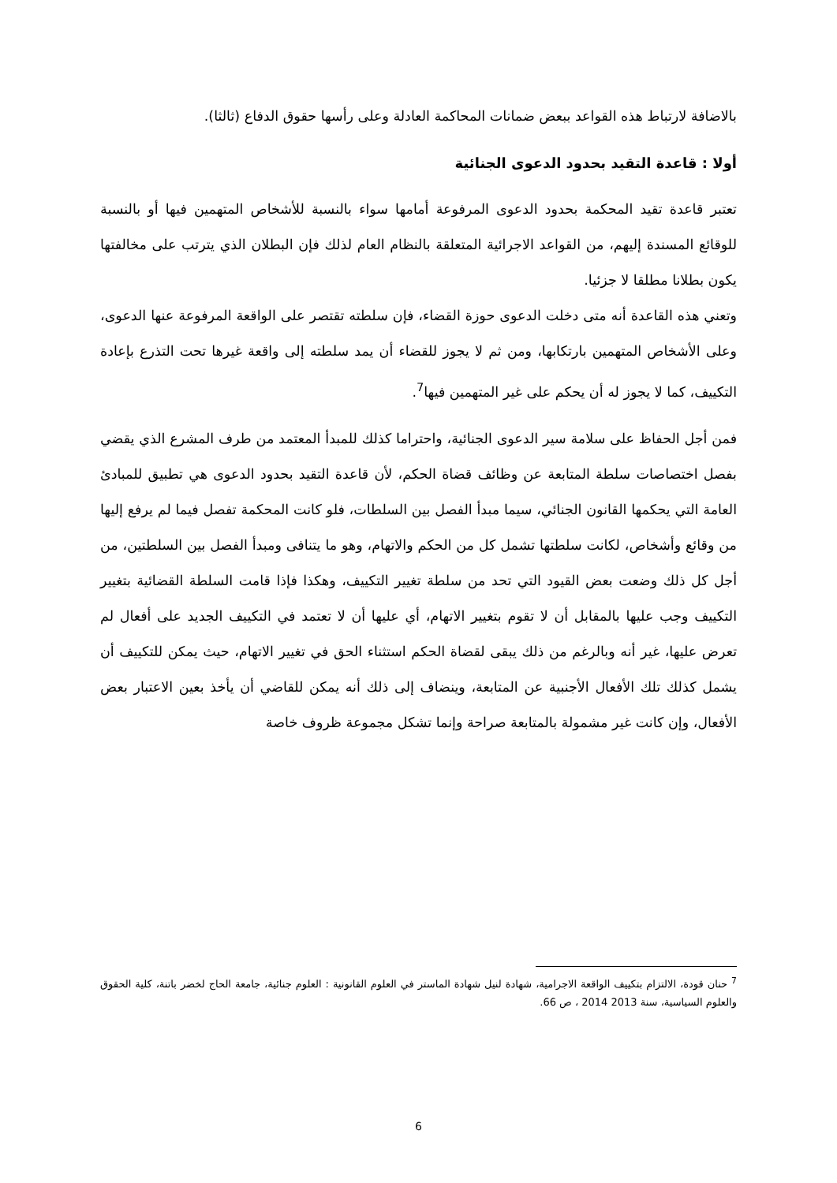بالاضافة لارتباط هذه القواعد ببعض ضمانات المحاكمة العادلة وعلى رأسها حقوق الدفاع (ثالثا).
أولا : قاعدة التقيد بحدود الدعوى الجنائية
تعتبر قاعدة تقيد المحكمة بحدود الدعوى المرفوعة أمامها سواء بالنسبة للأشخاص المتهمين فيها أو بالنسبة للوقائع المسندة إليهم، من القواعد الاجرائية المتعلقة بالنظام العام لذلك فإن البطلان الذي يترتب على مخالفتها يكون بطلانا مطلقا لا جزئيا.
وتعني هذه القاعدة أنه متى دخلت الدعوى حوزة القضاء، فإن سلطته تقتصر على الواقعة المرفوعة عنها الدعوى، وعلى الأشخاص المتهمين بارتكابها، ومن ثم لا يجوز للقضاء أن يمد سلطته إلى واقعة غيرها تحت التذرع بإعادة التكييف، كما لا يجوز له أن يحكم على غير المتهمين فيها<sup>7</sup>.
فمن أجل الحفاظ على سلامة سير الدعوى الجنائية، واحتراما كذلك للمبدأ المعتمد من طرف المشرع الذي يقضي بفصل اختصاصات سلطة المتابعة عن وظائف قضاة الحكم، لأن قاعدة التقيد بحدود الدعوى هي تطبيق للمبادئ العامة التي يحكمها القانون الجنائي، سيما مبدأ الفصل بين السلطات، فلو كانت المحكمة تفصل فيما لم يرفع إليها من وقائع وأشخاص، لكانت سلطتها تشمل كل من الحكم والاتهام، وهو ما يتنافى ومبدأ الفصل بين السلطتين، من أجل كل ذلك وضعت بعض القيود التي تحد من سلطة تغيير التكييف، وهكذا فإذا قامت السلطة القضائية بتغيير التكييف وجب عليها بالمقابل أن لا تقوم بتغيير الاتهام، أي عليها أن لا تعتمد في التكييف الجديد على أفعال لم تعرض عليها، غير أنه وبالرغم من ذلك يبقى لقضاة الحكم استثناء الحق في تغيير الاتهام، حيث يمكن للتكييف أن يشمل كذلك تلك الأفعال الأجنبية عن المتابعة، وينضاف إلى ذلك أنه يمكن للقاضي أن يأخذ بعين الاعتبار بعض الأفعال، وإن كانت غير مشمولة بالمتابعة صراحة وإنما تشكل مجموعة ظروف خاصة
<sup>7</sup> حنان قودة، الالتزام بتكييف الواقعة الاجرامية، شهادة لنيل شهادة الماستر في العلوم القانونية : العلوم جنائية، جامعة الحاج لخضر باتنة، كلية الحقوق والعلوم السياسية، سنة 2013 2014 ، ص 66.
6